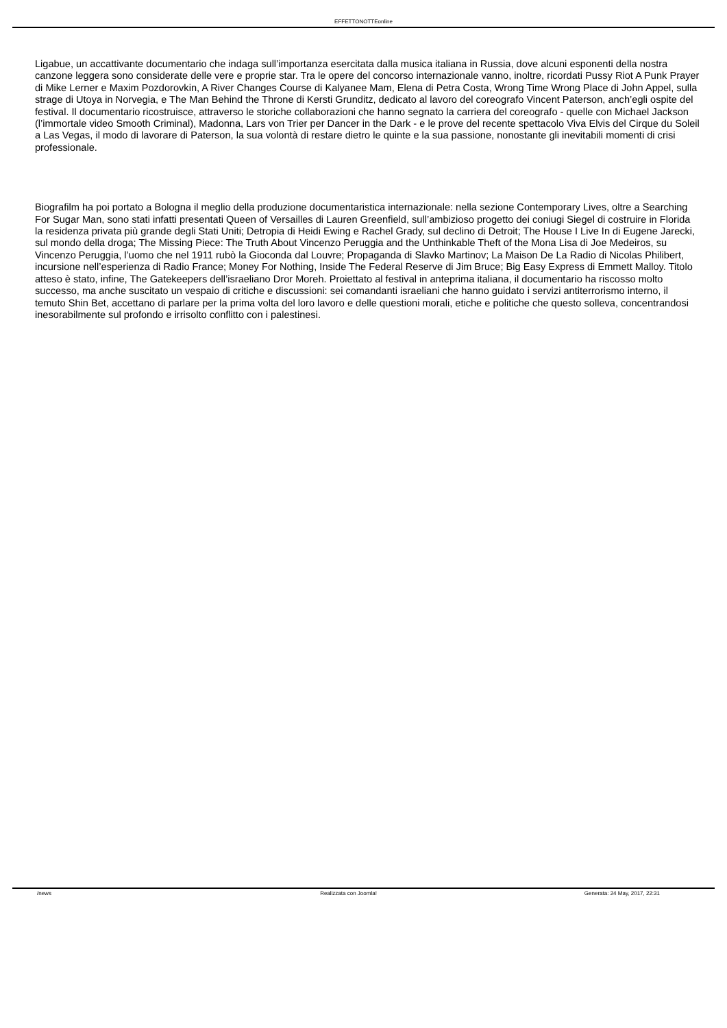EFFETTONOTTEonline
Ligabue, un accattivante documentario che indaga sull’importanza esercitata dalla musica italiana in Russia, dove alcuni esponenti della nostra canzone leggera sono considerate delle vere e proprie star. Tra le opere del concorso internazionale vanno, inoltre, ricordati Pussy Riot A Punk Prayer di Mike Lerner e Maxim Pozdorovkin, A River Changes Course di Kalyanee Mam, Elena di Petra Costa, Wrong Time Wrong Place di John Appel, sulla strage di Utoya in Norvegia, e The Man Behind the Throne di Kersti Grunditz, dedicato al lavoro del coreografo Vincent Paterson, anch’egli ospite del festival. Il documentario ricostruisce, attraverso le storiche collaborazioni che hanno segnato la carriera del coreografo - quelle con Michael Jackson (l’immortale video Smooth Criminal), Madonna, Lars von Trier per Dancer in the Dark - e le prove del recente spettacolo Viva Elvis del Cirque du Soleil a Las Vegas, il modo di lavorare di Paterson, la sua volontà di restare dietro le quinte e la sua passione, nonostante gli inevitabili momenti di crisi professionale.
Biografilm ha poi portato a Bologna il meglio della produzione documentaristica internazionale: nella sezione Contemporary Lives, oltre a Searching For Sugar Man, sono stati infatti presentati Queen of Versailles di Lauren Greenfield, sull’ambizioso progetto dei coniugi Siegel di costruire in Florida la residenza privata più grande degli Stati Uniti; Detropia di Heidi Ewing e Rachel Grady, sul declino di Detroit; The House I Live In di Eugene Jarecki, sul mondo della droga; The Missing Piece: The Truth About Vincenzo Peruggia and the Unthinkable Theft of the Mona Lisa di Joe Medeiros, su Vincenzo Peruggia, l’uomo che nel 1911 rubò la Gioconda dal Louvre; Propaganda di Slavko Martinov; La Maison De La Radio di Nicolas Philibert, incursione nell’esperienza di Radio France; Money For Nothing, Inside The Federal Reserve di Jim Bruce; Big Easy Express di Emmett Malloy. Titolo atteso è stato, infine, The Gatekeepers dell’israeliano Dror Moreh. Proiettato al festival in anteprima italiana, il documentario ha riscosso molto successo, ma anche suscitato un vespaio di critiche e discussioni: sei comandanti israeliani che hanno guidato i servizi antiterrorismo interno, il temuto Shin Bet, accettano di parlare per la prima volta del loro lavoro e delle questioni morali, etiche e politiche che questo solleva, concentrandosi inesorabilmente sul profondo e irrisolto conflitto con i palestinesi.
/news Realizzata con Joomla! Generata: 24 May, 2017, 22:31